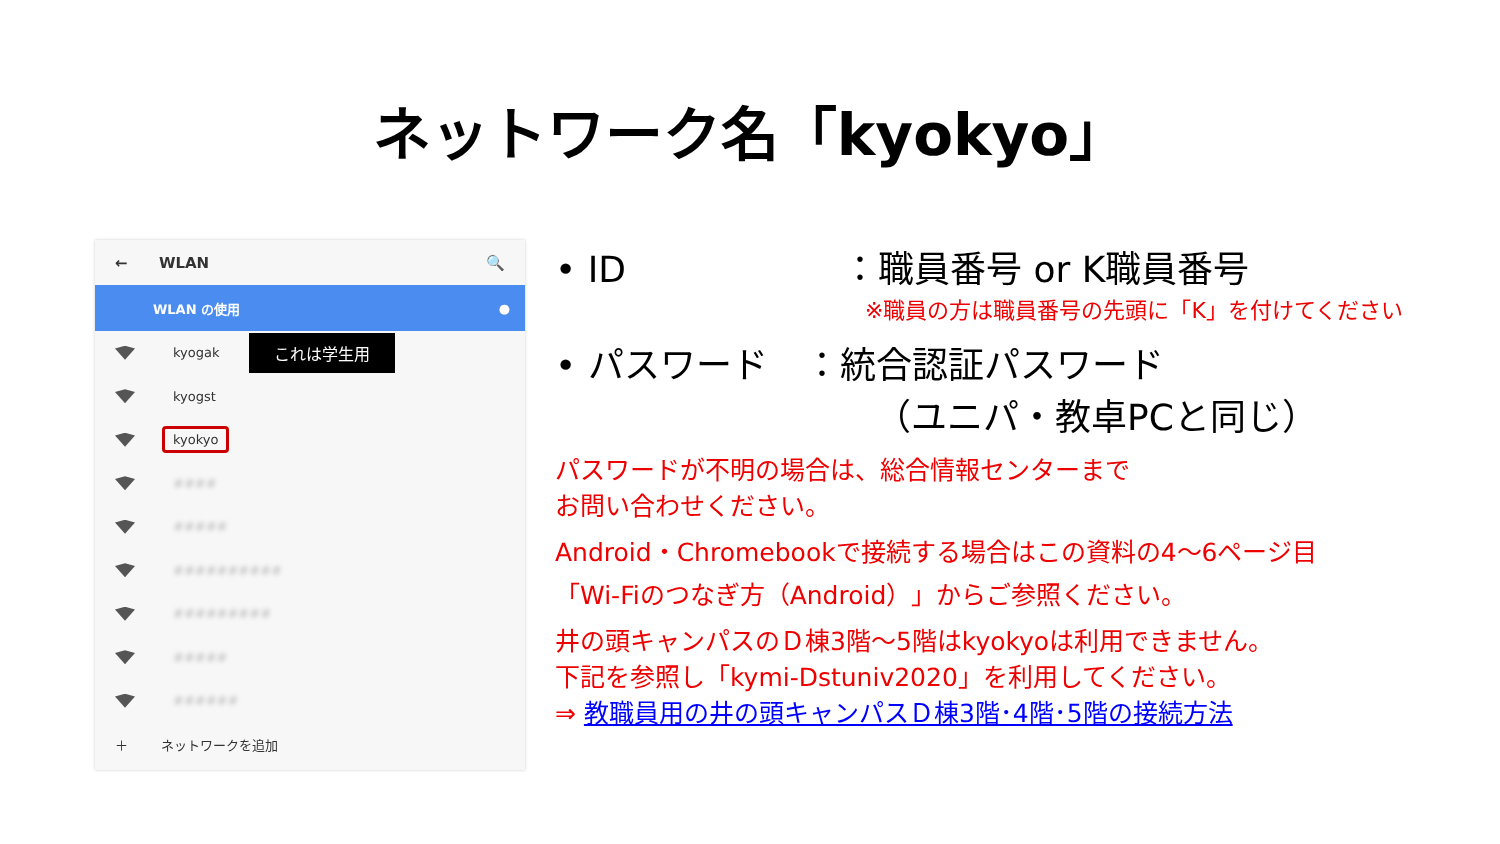ネットワーク名「kyokyo」
← WLAN 🔍
WLAN の使用 ●
kyogak これは学生用
kyogst
kyokyo
####
#####
##########
#########
#####
######
＋ ネットワークを追加
• ID　　　　　　：職員番号 or K職員番号
※職員の方は職員番号の先頭に「K」を付けてください
• パスワード　：統合認証パスワード
（ユニパ・教卓PCと同じ）
パスワードが不明の場合は、総合情報センターまで
お問い合わせください。
Android・Chromebookで接続する場合はこの資料の4～6ページ目
「Wi-Fiのつなぎ方（Android）」からご参照ください。
井の頭キャンパスのＤ棟3階～5階はkyokyoは利用できません。
下記を参照し「kymi-Dstuniv2020」を利用してください。
⇒ 教職員用の井の頭キャンパスＤ棟3階･4階･5階の接続方法